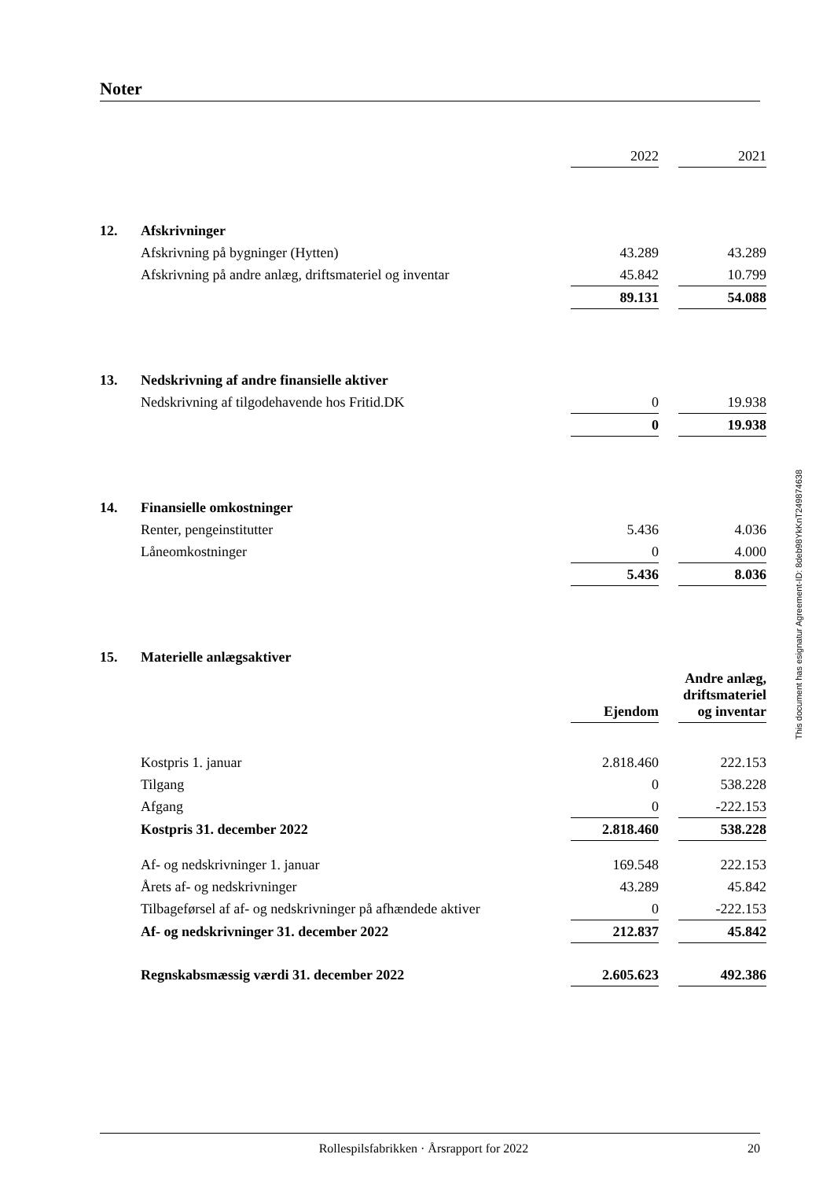Noter
| | | 2022 | | 2021 |
| 12. | Afskrivninger | | | |
| | Afskrivning på bygninger (Hytten) | 43.289 | | 43.289 |
| | Afskrivning på andre anlæg, driftsmateriel og inventar | 45.842 | | 10.799 |
| | | 89.131 | | 54.088 |
| 13. | Nedskrivning af andre finansielle aktiver | | | |
| | Nedskrivning af tilgodehavende hos Fritid.DK | 0 | | 19.938 |
| | | 0 | | 19.938 |
| 14. | Finansielle omkostninger | | | |
| | Renter, pengeinstitutter | 5.436 | | 4.036 |
| | Låneomkostninger | 0 | | 4.000 |
| | | 5.436 | | 8.036 |
| 15. | Materielle anlægsaktiver | | | |
| | | Ejendom | | Andre anlæg, driftsmateriel og inventar |
| | Kostpris 1. januar | 2.818.460 | | 222.153 |
| | Tilgang | 0 | | 538.228 |
| | Afgang | 0 | | -222.153 |
| | Kostpris 31. december 2022 | 2.818.460 | | 538.228 |
| | Af- og nedskrivninger 1. januar | 169.548 | | 222.153 |
| | Årets af- og nedskrivninger | 43.289 | | 45.842 |
| | Tilbageførsel af af- og nedskrivninger på afhændede aktiver | 0 | | -222.153 |
| | Af- og nedskrivninger 31. december 2022 | 212.837 | | 45.842 |
| | Regnskabsmæssig værdi 31. december 2022 | 2.605.623 | | 492.386 |
This document has esignatur Agreement-ID: 8deb98YkKnT249874638
Rollespilsfabrikken · Årsrapport for 2022 20